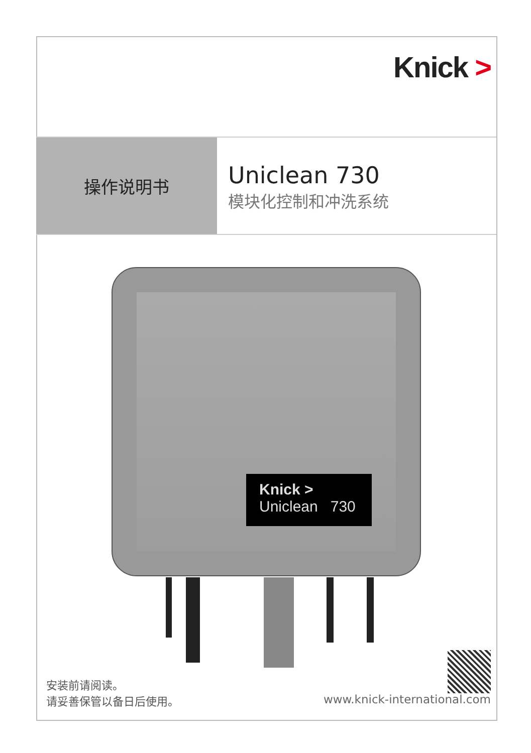Knick >
操作说明书
Uniclean 730
模块化控制和冲洗系统
Knick >
Uniclean 730
安装前请阅读。
请妥善保管以备日后使用。
www.knick-international.com